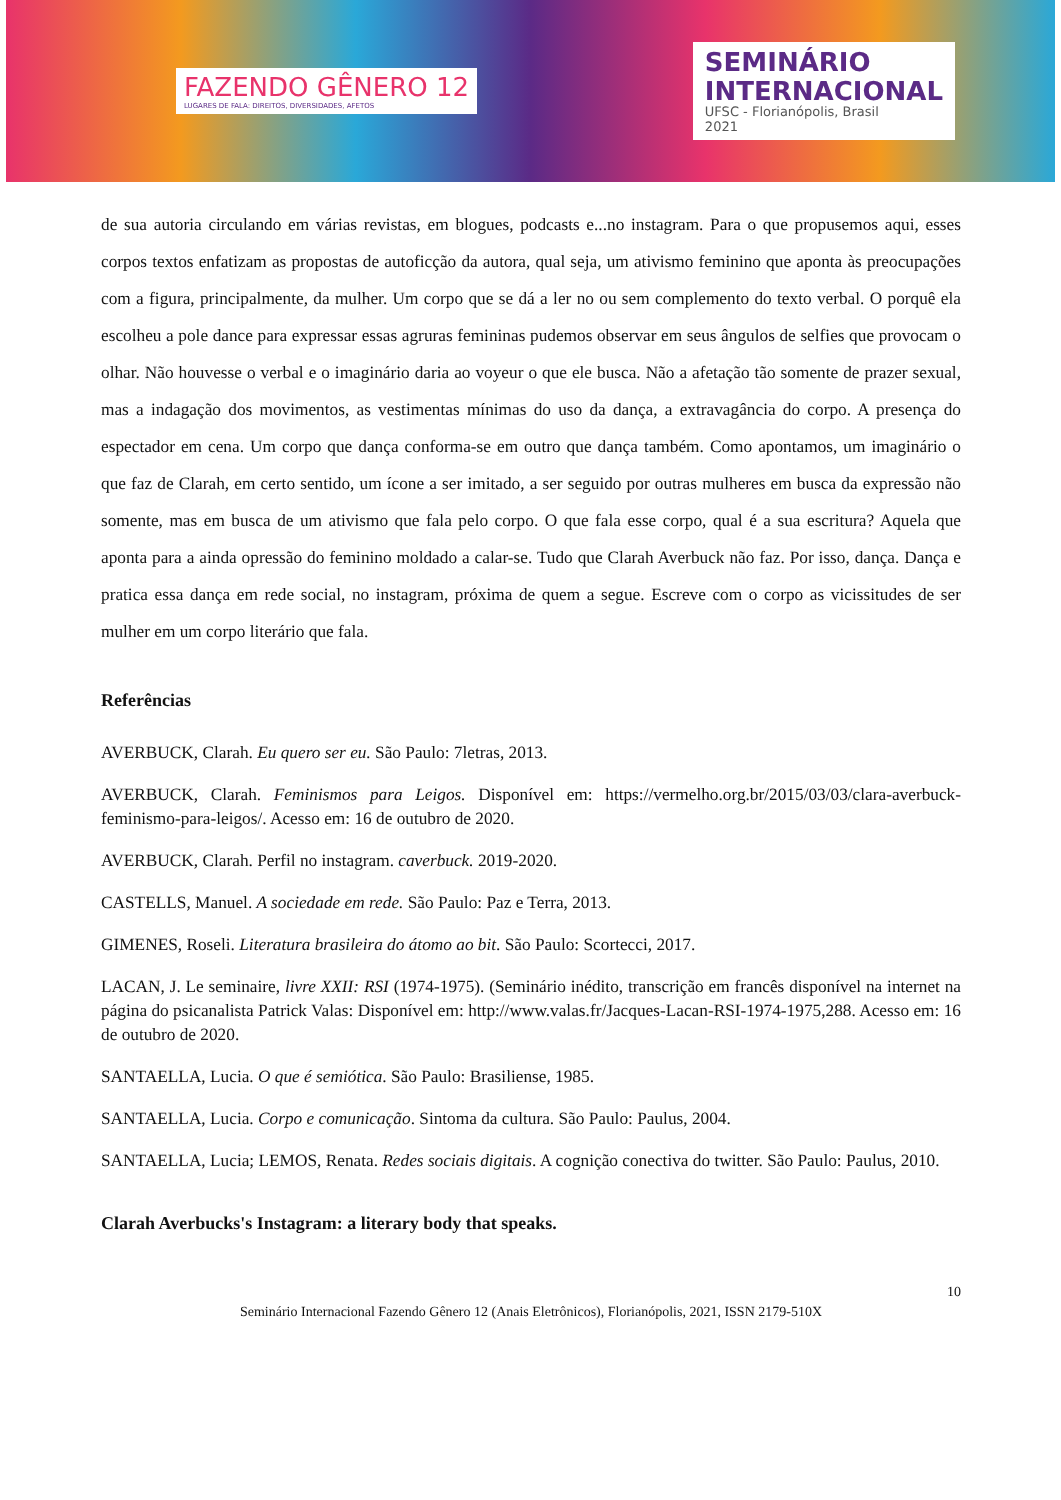FAZENDO GÊNERO 12
LUGARES DE FALA: DIREITOS, DIVERSIDADES, AFETOS
SEMINÁRIO
INTERNACIONAL
UFSC - Florianópolis, Brasil
2021
de sua autoria circulando em várias revistas, em blogues, podcasts e...no instagram. Para o que propusemos aqui, esses corpos textos enfatizam as propostas de autoficção da autora, qual seja, um ativismo feminino que aponta às preocupações com a figura, principalmente, da mulher. Um corpo que se dá a ler no ou sem complemento do texto verbal. O porquê ela escolheu a pole dance para expressar essas agruras femininas pudemos observar em seus ângulos de selfies que provocam o olhar. Não houvesse o verbal e o imaginário daria ao voyeur o que ele busca. Não a afetação tão somente de prazer sexual, mas a indagação dos movimentos, as vestimentas mínimas do uso da dança, a extravagância do corpo. A presença do espectador em cena. Um corpo que dança conforma-se em outro que dança também. Como apontamos, um imaginário o que faz de Clarah, em certo sentido, um ícone a ser imitado, a ser seguido por outras mulheres em busca da expressão não somente, mas em busca de um ativismo que fala pelo corpo. O que fala esse corpo, qual é a sua escritura? Aquela que aponta para a ainda opressão do feminino moldado a calar-se. Tudo que Clarah Averbuck não faz. Por isso, dança. Dança e pratica essa dança em rede social, no instagram, próxima de quem a segue. Escreve com o corpo as vicissitudes de ser mulher em um corpo literário que fala.
Referências
AVERBUCK, Clarah. Eu quero ser eu. São Paulo: 7letras, 2013.
AVERBUCK, Clarah. Feminismos para Leigos. Disponível em: https://vermelho.org.br/2015/03/03/clara-averbuck-feminismo-para-leigos/. Acesso em: 16 de outubro de 2020.
AVERBUCK, Clarah. Perfil no instagram. caverbuck. 2019-2020.
CASTELLS, Manuel. A sociedade em rede. São Paulo: Paz e Terra, 2013.
GIMENES, Roseli. Literatura brasileira do átomo ao bit. São Paulo: Scortecci, 2017.
LACAN, J. Le seminaire, livre XXII: RSI (1974-1975). (Seminário inédito, transcrição em francês disponível na internet na página do psicanalista Patrick Valas: Disponível em: http://www.valas.fr/Jacques-Lacan-RSI-1974-1975,288. Acesso em: 16 de outubro de 2020.
SANTAELLA, Lucia. O que é semiótica. São Paulo: Brasiliense, 1985.
SANTAELLA, Lucia. Corpo e comunicação. Sintoma da cultura. São Paulo: Paulus, 2004.
SANTAELLA, Lucia; LEMOS, Renata. Redes sociais digitais. A cognição conectiva do twitter. São Paulo: Paulus, 2010.
Clarah Averbucks's Instagram: a literary body that speaks.
10
Seminário Internacional Fazendo Gênero 12 (Anais Eletrônicos), Florianópolis, 2021, ISSN 2179-510X